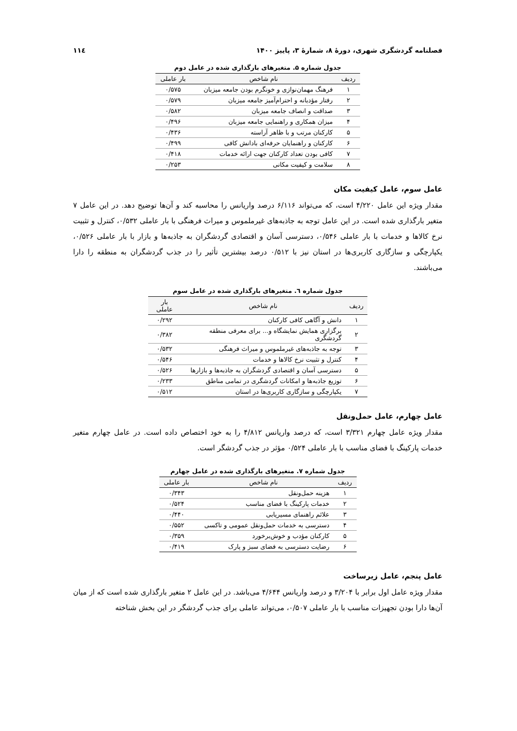فصلنامه گردشگری شهری، دورهٔ ۸، شمارهٔ ۳، پاییز ۱۴۰۰ ۱۱٤
جدول شماره ۵. متغیرهای بارگذاری شده در عامل دوم
| ردیف | نام شاخص | بار عاملی |
| --- | --- | --- |
| ۱ | فرهنگ مهمان‌نوازی و خونگرم بودن جامعه میزبان | ۰/۵۷۵ |
| ۲ | رفتار مؤدبانه و احترام‌آمیز جامعه میزبان | ۰/۵۷۹ |
| ۳ | صداقت و انصاف جامعه میزبان | ۰/۵۸۲ |
| ۴ | میزان همکاری و راهنمایی جامعه میزبان | ۰/۴۹۶ |
| ۵ | کارکنان مرتب و با ظاهر آراسته | ۰/۴۳۶ |
| ۶ | کارکنان و راهنمایان حرفه‌ای بادانش کافی | ۰/۴۹۹ |
| ۷ | کافی بودن تعداد کارکنان جهت ارائه خدمات | ۰/۴۱۸ |
| ۸ | سلامت و کیفیت مکانی | ۰/۲۵۳ |
عامل سوم، عامل کیفیت مکان
مقدار ویژه این عامل ۴/۲۲۰ است، که می‌تواند ۶/۱۱۶ درصد واریانس را محاسبه کند و آن‌ها توضیح دهد. در این عامل ۷ متغیر بارگذاری شده است. در این عامل توجه به جاذبه‌های غیرملموس و میراث فرهنگی با بار عاملی ۰/۵۳۲، کنترل و تثبیت نرخ کالاها و خدمات با بار عاملی ۰/۵۴۶، دسترسی آسان و اقتصادی گردشگران به جاذبه‌ها و بازار با بار عاملی ۰/۵۲۶، یکپارچگی و سازگاری کاربری‌ها در استان نیز با ۰/۵۱۲ درصد بیشترین تأثیر را در جذب گردشگران به منطقه را دارا می‌باشند.
جدول شماره ٦. متغیرهای بارگذاری شده در عامل سوم
| ردیف | نام شاخص | بار عاملی |
| --- | --- | --- |
| ۱ | دانش و آگاهی کافی کارکنان | ۰/۲۹۲ |
| ۲ | برگزاری همایش نمایشگاه و... برای معرفی منطقه گردشگری | ۰/۳۸۲ |
| ۳ | توجه به جاذبه‌های غیرملموس و میراث فرهنگی | ۰/۵۳۲ |
| ۴ | کنترل و تثبیت نرخ کالاها و خدمات | ۰/۵۴۶ |
| ۵ | دسترسی آسان و اقتصادی گردشگران به جاذبه‌ها و بازارها | ۰/۵۲۶ |
| ۶ | توزیع جاذبه‌ها و امکانات گردشگری در تمامی مناطق | ۰/۲۳۳ |
| ۷ | یکپارچگی و سازگاری کاربری‌ها در استان | ۰/۵۱۲ |
عامل چهارم، عامل حمل‌ونقل
مقدار ویژه عامل چهارم ۳/۳۲۱ است، که درصد واریانس ۴/۸۱۲ را به خود اختصاص داده است. در عامل چهارم متغیر خدمات پارکینگ با فضای مناسب با بار عاملی ۰/۵۲۴ مؤثر در جذب گردشگر است.
جدول شماره ۷. متغیرهای بارگذاری شده در عامل چهارم
| ردیف | نام شاخص | بار عاملی |
| --- | --- | --- |
| ۱ | هزینه حمل‌ونقل | ۰/۳۴۳ |
| ۲ | خدمات پارکینگ با فضای مناسب | ۰/۵۲۴ |
| ۳ | علائم راهنمای مسیریابی | ۰/۴۴۰ |
| ۴ | دسترسی به خدمات حمل‌ونقل عمومی و تاکسی | ۰/۵۵۲ |
| ۵ | کارکنان مؤدب و خوش‌برخورد | ۰/۳۵۹ |
| ۶ | رضایت دسترسی به فضای سبز و پارک | ۰/۴۱۹ |
عامل پنجم، عامل زیرساخت
مقدار ویژه عامل اول برابر با ۳/۲۰۴ و درصد واریانس ۴/۶۴۴ می‌باشد. در این عامل ۲ متغیر بارگذاری شده است که از میان آن‌ها دارا بودن تجهیزات مناسب با بار عاملی ۰/۵۰۷، می‌تواند عاملی برای جذب گردشگر در این بخش شناخته